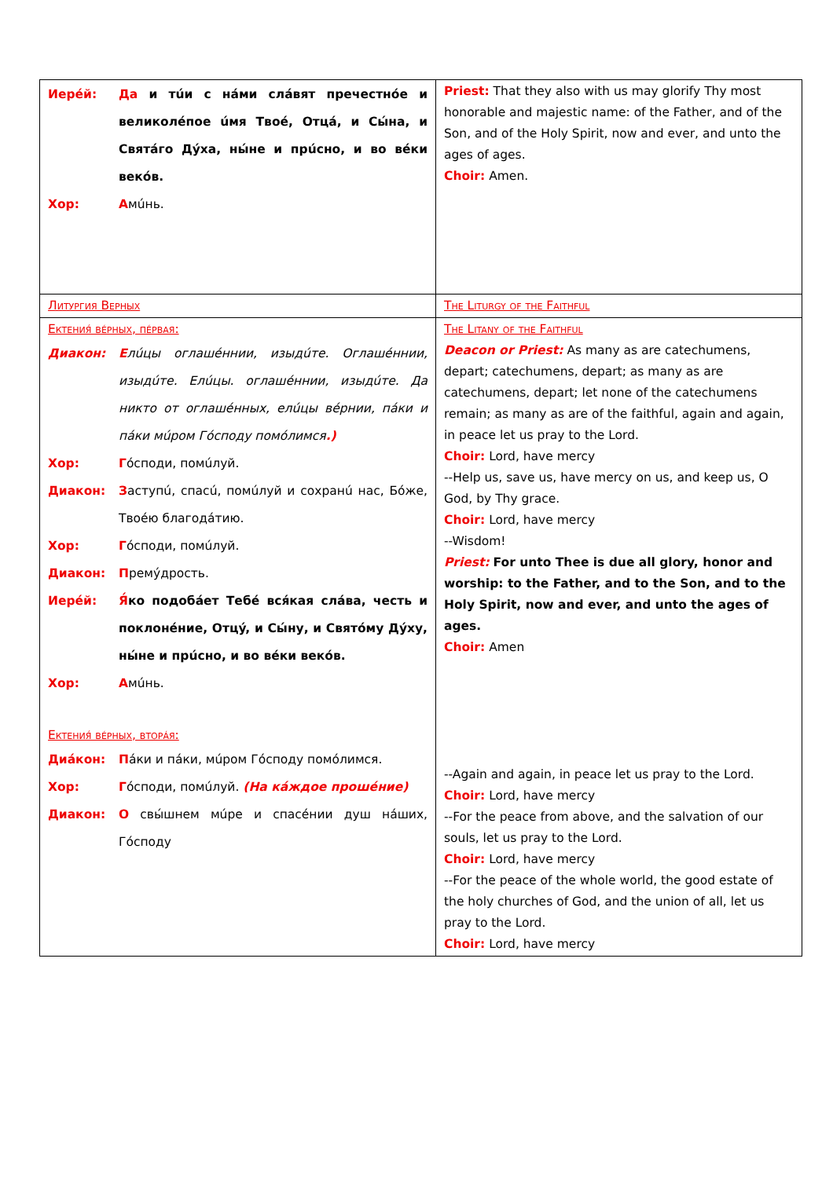| Иерéй: Да и тúи с нáми слáвят пречестнóе и великолéпое úмя Твоé, Отцá, и Сы́на, и Святáго Дýха, ны́не и прúсно, и во вéки векóв. Хор: А мúнь. | Priest: That they also with us may glorify Thy most honorable and majestic name: of the Father, and of the Son, and of the Holy Spirit, now and ever, and unto the ages of ages. Choir: Amen. |
| Литургия Верных | The Liturgy of the Faithful |
| Ектения́ вéрных, пéрвая: Диакон: Е лúцы оглашéннии, изыдúте. Оглашéннии, изыдúте. Елúцы. оглашéннии, изыдúте. Да никто от оглашéнных, елúцы вéрнии, пáки и пáки мúром Гóсподу помóлимся .) Хор: Г óсподи, помúлуй. Диакон: З аступú, спасú, помúлуй и сохранú нас, Бóже, Твоéю благодáтию. Хор: Г óсподи, помúлуй. Диакон: П ремýдрость. Иерéй: Я́ ко подобáет Тебé вся́кая слáва, честь и поклонéние, Отцý, и Сы́ну, и Святóму Дýху, ны́не и прúсно, и во вéки векóв. Хор: А мúнь. Ектения́ вéрных, вторáя: Диáкон: П áки и пáки, мúром Гóсподу помóлимся. Хор: Г óсподи, помúлуй. (На кáждое прошéние) Диакон: О свы́шнем мúре и спасéнии душ нáших, Гóсподу | The Litany of the Faithful Deacon or Priest: As many as are catechumens, depart; catechumens, depart; as many as are catechumens, depart; let none of the catechumens remain; as many as are of the faithful, again and again, in peace let us pray to the Lord. Choir: Lord, have mercy --Help us, save us, have mercy on us, and keep us, O God, by Thy grace. Choir: Lord, have mercy --Wisdom! Priest: For unto Thee is due all glory, honor and worship: to the Father, and to the Son, and to the Holy Spirit, now and ever, and unto the ages of ages. Choir: Amen --Again and again, in peace let us pray to the Lord. Choir: Lord, have mercy --For the peace from above, and the salvation of our souls, let us pray to the Lord. Choir: Lord, have mercy --For the peace of the whole world, the good estate of the holy churches of God, and the union of all, let us pray to the Lord. Choir: Lord, have mercy |